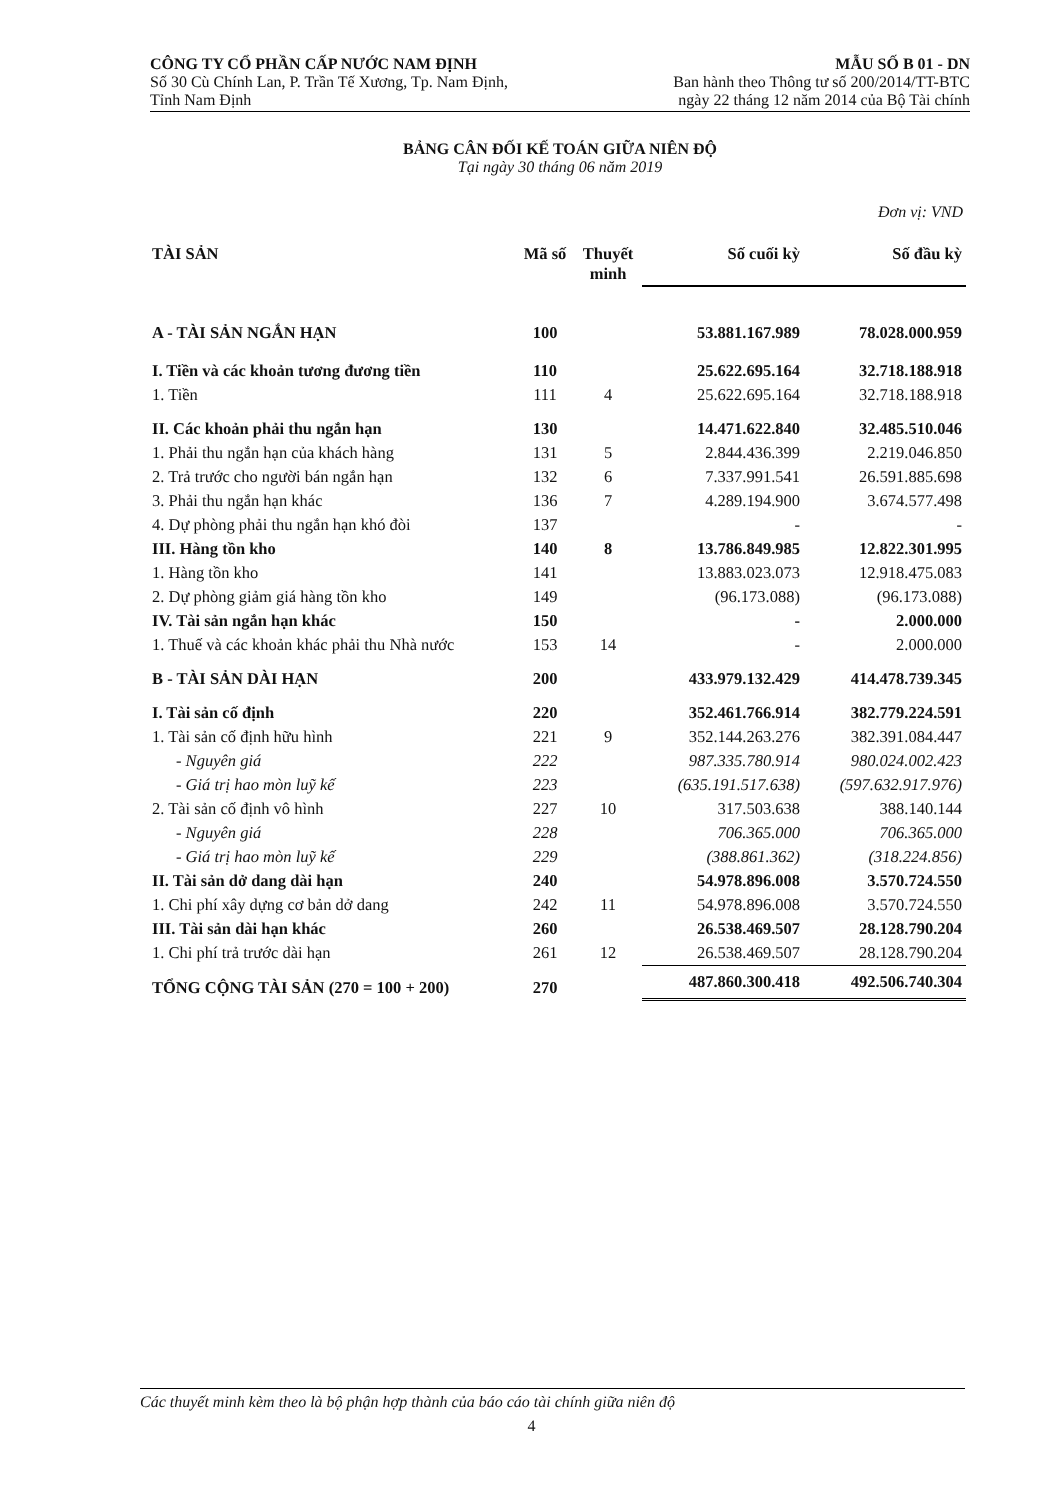CÔNG TY CỔ PHẦN CẤP NƯỚC NAM ĐỊNH
Số 30 Cù Chính Lan, P. Trần Tế Xương, Tp. Nam Định,
Tỉnh Nam Định
MẪU SỐ B 01 - DN
Ban hành theo Thông tư số 200/2014/TT-BTC
ngày 22 tháng 12 năm 2014 của Bộ Tài chính
BẢNG CÂN ĐỐI KẾ TOÁN GIỮA NIÊN ĐỘ
Tại ngày 30 tháng 06 năm 2019
Đơn vị: VND
| TÀI SẢN | Mã số | Thuyết minh | Số cuối kỳ | Số đầu kỳ |
| --- | --- | --- | --- | --- |
| A - TÀI SẢN NGẮN HẠN | 100 | | 53.881.167.989 | 78.028.000.959 |
| I. Tiền và các khoản tương đương tiền | 110 | | 25.622.695.164 | 32.718.188.918 |
| 1. Tiền | 111 | 4 | 25.622.695.164 | 32.718.188.918 |
| II. Các khoản phải thu ngắn hạn | 130 | | 14.471.622.840 | 32.485.510.046 |
| 1. Phải thu ngắn hạn của khách hàng | 131 | 5 | 2.844.436.399 | 2.219.046.850 |
| 2. Trả trước cho người bán ngắn hạn | 132 | 6 | 7.337.991.541 | 26.591.885.698 |
| 3. Phải thu ngắn hạn khác | 136 | 7 | 4.289.194.900 | 3.674.577.498 |
| 4. Dự phòng phải thu ngắn hạn khó đòi | 137 | | - | - |
| III. Hàng tồn kho | 140 | 8 | 13.786.849.985 | 12.822.301.995 |
| 1. Hàng tồn kho | 141 | | 13.883.023.073 | 12.918.475.083 |
| 2. Dự phòng giảm giá hàng tồn kho | 149 | | (96.173.088) | (96.173.088) |
| IV. Tài sản ngắn hạn khác | 150 | | - | 2.000.000 |
| 1. Thuế và các khoản khác phải thu Nhà nước | 153 | 14 | - | 2.000.000 |
| B - TÀI SẢN DÀI HẠN | 200 | | 433.979.132.429 | 414.478.739.345 |
| I. Tài sản cố định | 220 | | 352.461.766.914 | 382.779.224.591 |
| 1. Tài sản cố định hữu hình | 221 | 9 | 352.144.263.276 | 382.391.084.447 |
| - Nguyên giá | 222 | | 987.335.780.914 | 980.024.002.423 |
| - Giá trị hao mòn luỹ kế | 223 | | (635.191.517.638) | (597.632.917.976) |
| 2. Tài sản cố định vô hình | 227 | 10 | 317.503.638 | 388.140.144 |
| - Nguyên giá | 228 | | 706.365.000 | 706.365.000 |
| - Giá trị hao mòn luỹ kế | 229 | | (388.861.362) | (318.224.856) |
| II. Tài sản dở dang dài hạn | 240 | | 54.978.896.008 | 3.570.724.550 |
| 1. Chi phí xây dựng cơ bản dở dang | 242 | 11 | 54.978.896.008 | 3.570.724.550 |
| III. Tài sản dài hạn khác | 260 | | 26.538.469.507 | 28.128.790.204 |
| 1. Chi phí trả trước dài hạn | 261 | 12 | 26.538.469.507 | 28.128.790.204 |
| TỔNG CỘNG TÀI SẢN (270 = 100 + 200) | 270 | | 487.860.300.418 | 492.506.740.304 |
Các thuyết minh kèm theo là bộ phận hợp thành của báo cáo tài chính giữa niên độ
4